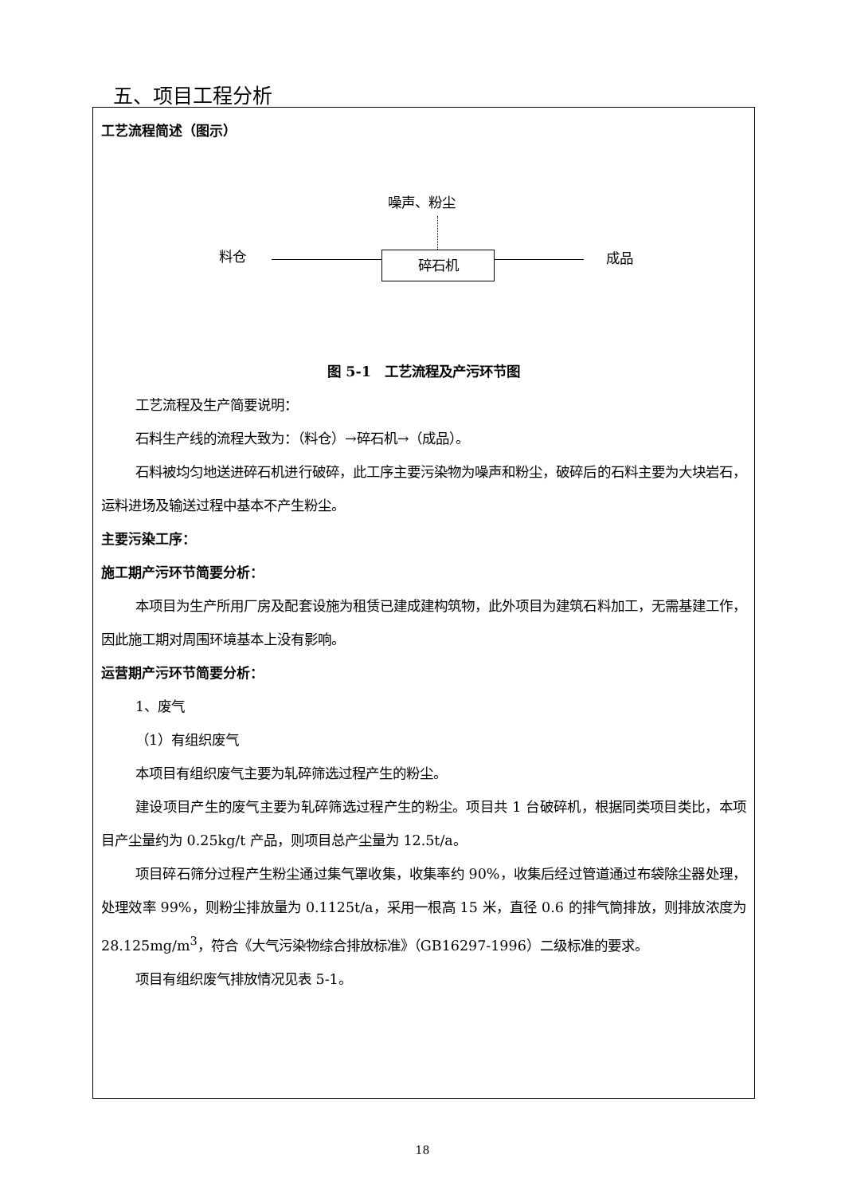五、项目工程分析
工艺流程简述（图示）
噪声、粉尘
料仓
碎石机 成品
图 5-1　工艺流程及产污环节图
工艺流程及生产简要说明：
石料生产线的流程大致为：（料仓）→碎石机→（成品）。
石料被均匀地送进碎石机进行破碎，此工序主要污染物为噪声和粉尘，破碎后的石料主要为大块岩石，运料进场及输送过程中基本不产生粉尘。
主要污染工序：
施工期产污环节简要分析：
本项目为生产所用厂房及配套设施为租赁已建成建构筑物，此外项目为建筑石料加工，无需基建工作，因此施工期对周围环境基本上没有影响。
运营期产污环节简要分析：
1、废气
（1）有组织废气
本项目有组织废气主要为轧碎筛选过程产生的粉尘。
建设项目产生的废气主要为轧碎筛选过程产生的粉尘。项目共 1 台破碎机，根据同类项目类比，本项目产尘量约为 0.25kg/t 产品，则项目总产尘量为 12.5t/a。
项目碎石筛分过程产生粉尘通过集气罩收集，收集率约 90%，收集后经过管道通过布袋除尘器处理，处理效率 99%，则粉尘排放量为 0.1125t/a，采用一根高 15 米，直径 0.6 的排气筒排放，则排放浓度为 28.125mg/m<sup>3</sup>，符合《大气污染物综合排放标准》（GB16297-1996）二级标准的要求。
项目有组织废气排放情况见表 5-1。
18